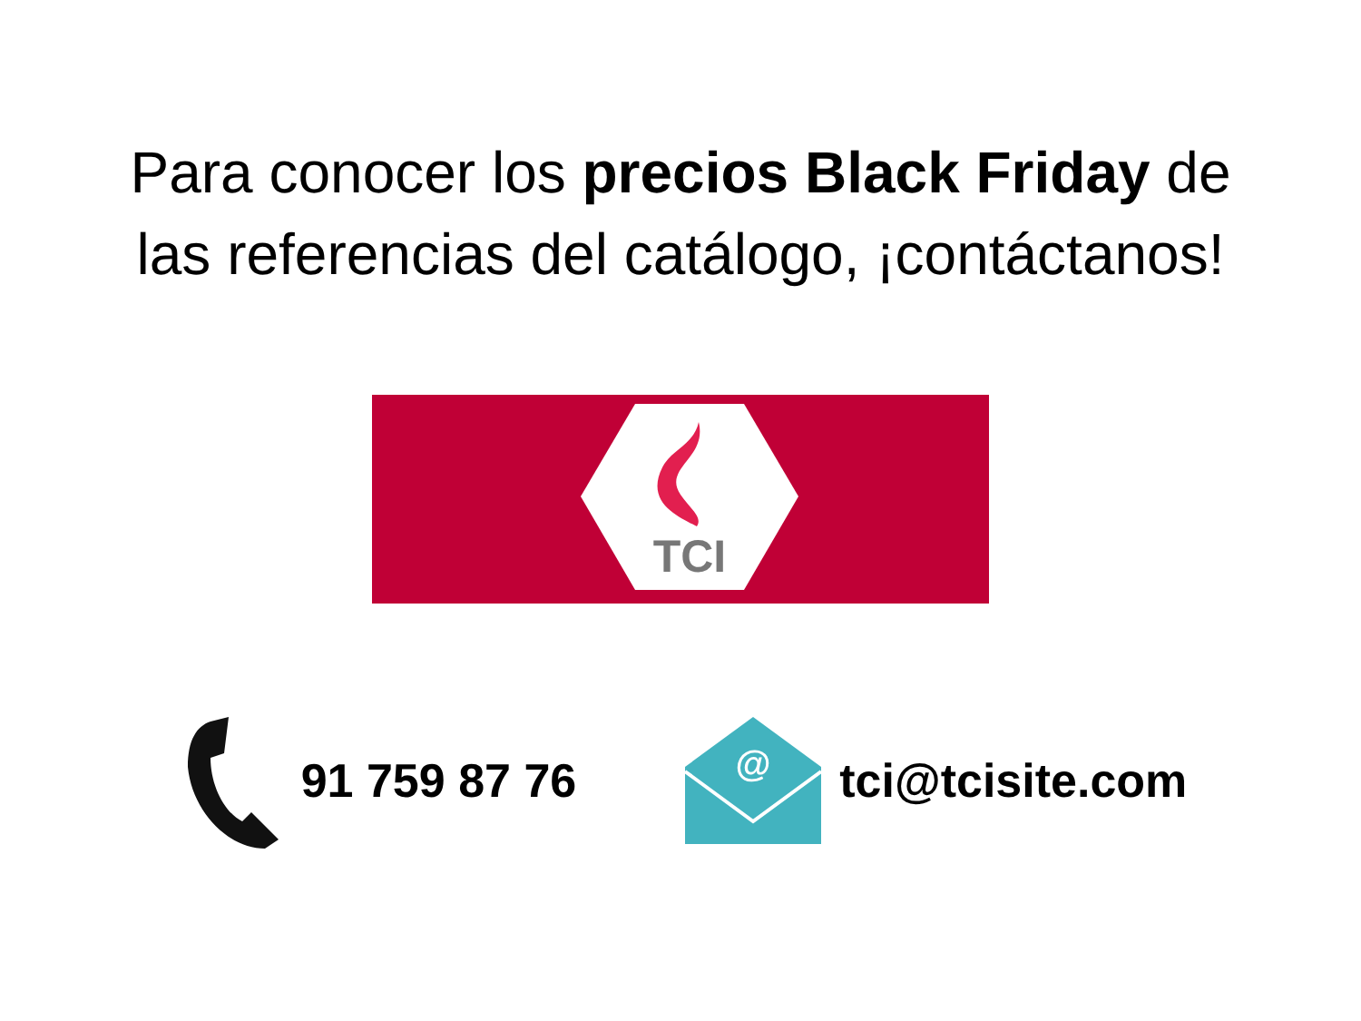Para conocer los precios Black Friday de
las referencias del catálogo, ¡contáctanos!
TCI
91 759 87 76
@
tci@tcisite.com